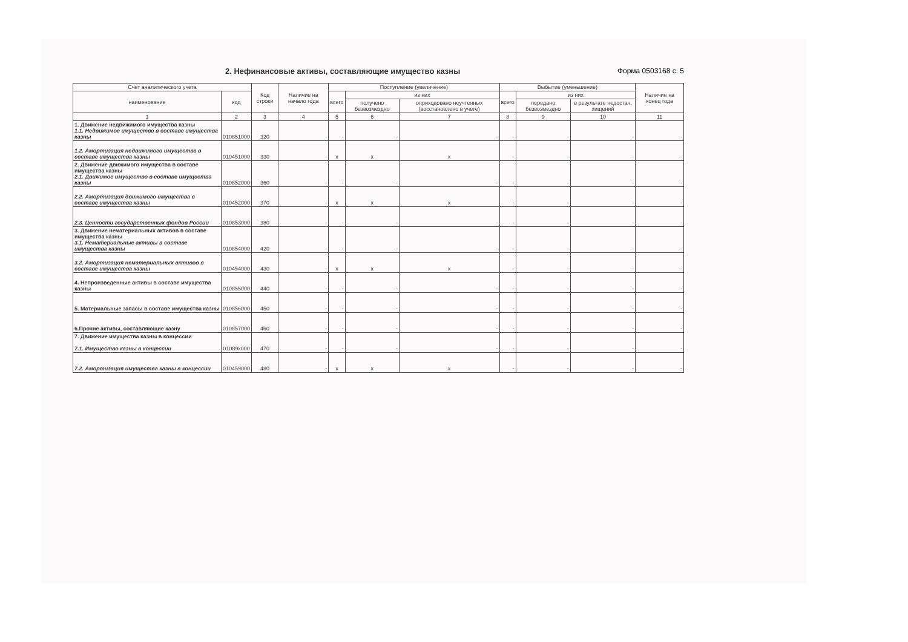2. Нефинансовые активы, составляющие имущество казны Форма 0503168 с. 5
| Счет аналитического учета | | Код строки | Наличие на начало года | Поступление (увеличение) | | | Выбытие (уменьшение) | | | Наличие на конец года |
| --- | --- | --- | --- | --- | --- | --- | --- | --- | --- | --- |
| наименование | код | | | всего | из них | | всего | из них | | |
| | | | | | получено безвозмездно | оприходовано неучтенных (восстановлено в учете) | | передано безвозмездно | в результате недостач, хищений | |
| 1 | 2 | 3 | 4 | 5 | 6 | 7 | 8 | 9 | 10 | 11 |
| 1. Движение недвижимого имущества казны 1.1. Недвижимое имущество в составе имущества казны | 010851000 | 320 | - | - | - | - | - | - | - | - |
| 1.2. Амортизация недвижимого имущества в составе имущества казны | 010451000 | 330 | - | x | x | x | - | - | - | - |
| 2. Движение движимого имущества в составе имущества казны 2.1. Движимое имущество в составе имущества казны | 010852000 | 360 | - | - | - | - | - | - | - | - |
| 2.2. Амортизация движимого имущества в составе имущества казны | 010452000 | 370 | - | x | x | x | - | - | - | - |
| 2.3. Ценности государственных фондов России | 010853000 | 380 | - | - | - | - | - | - | - | - |
| 3. Движение нематериальных активов в составе имущества казны 3.1. Нематериальные активы в составе имущества казны | 010854000 | 420 | - | - | - | - | - | - | - | - |
| 3.2. Амортизация нематериальных активов в составе имущества казны | 010454000 | 430 | - | x | x | x | - | - | - | - |
| 4. Непроизведенные активы в составе имущества казны | 010855000 | 440 | - | - | - | - | - | - | - | - |
| 5. Материальные запасы в составе имущества казны | 010856000 | 450 | - | - | - | - | - | - | - | - |
| 6.Прочие активы, составляющие казну | 010857000 | 460 | - | - | - | - | - | - | - | - |
| 7. Движение имущества казны в концессии 7.1. Имущество казны в концессии | 01089x000 | 470 | - | - | - | - | - | - | - | - |
| 7.2. Амортизация имущества казны в концессии | 010459000 | 480 | - | x | x | x | - | - | - | - |